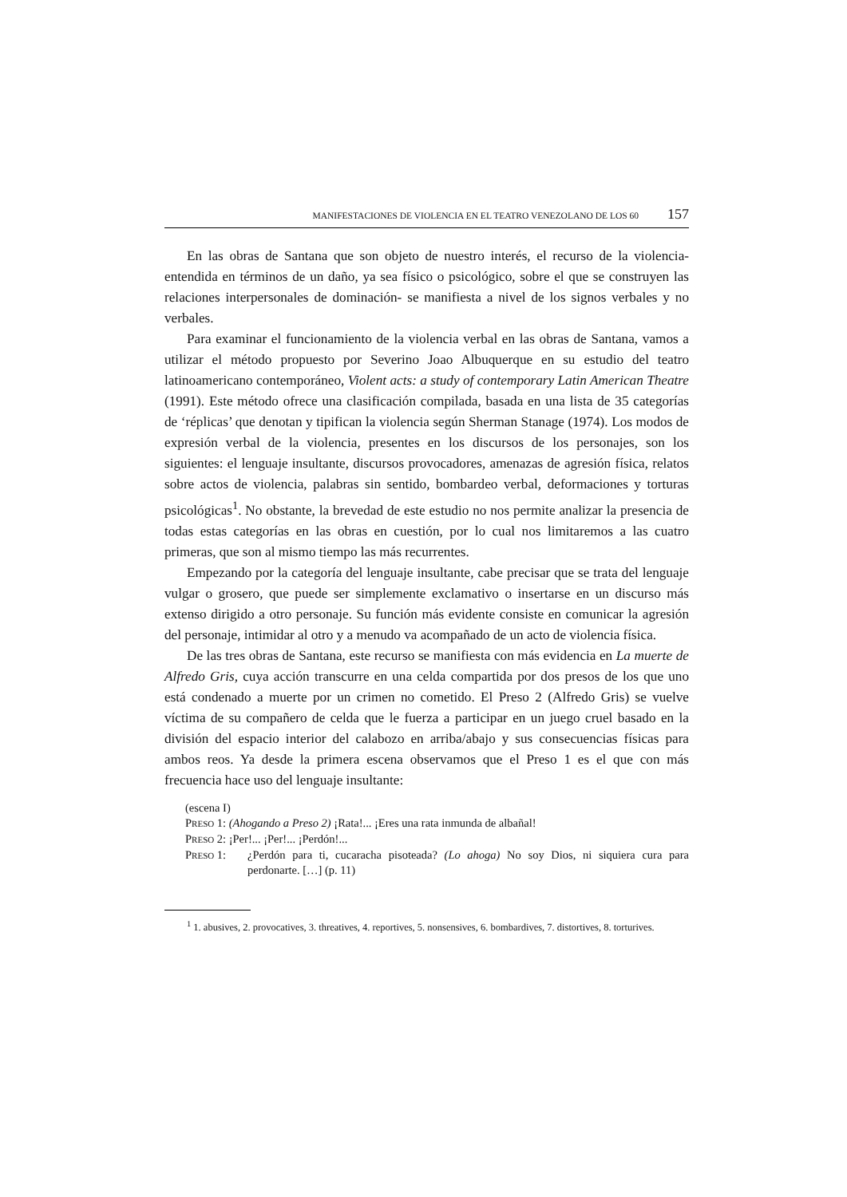MANIFESTACIONES DE VIOLENCIA EN EL TEATRO VENEZOLANO DE LOS 60 157
En las obras de Santana que son objeto de nuestro interés, el recurso de la violencia- entendida en términos de un daño, ya sea físico o psicológico, sobre el que se construyen las relaciones interpersonales de dominación- se manifiesta a nivel de los signos verbales y no verbales.
Para examinar el funcionamiento de la violencia verbal en las obras de Santana, vamos a utilizar el método propuesto por Severino Joao Albuquerque en su estudio del teatro latinoamericano contemporáneo, Violent acts: a study of contemporary Latin American Theatre (1991). Este método ofrece una clasificación compilada, basada en una lista de 35 categorías de ‘réplicas’ que denotan y tipifican la violencia según Sherman Stanage (1974). Los modos de expresión verbal de la violencia, presentes en los discursos de los personajes, son los siguientes: el lenguaje insultante, discursos provocadores, amenazas de agresión física, relatos sobre actos de violencia, palabras sin sentido, bombardeo verbal, deformaciones y torturas psicológicas<sup>1</sup>. No obstante, la brevedad de este estudio no nos permite analizar la presencia de todas estas categorías en las obras en cuestión, por lo cual nos limitaremos a las cuatro primeras, que son al mismo tiempo las más recurrentes.
Empezando por la categoría del lenguaje insultante, cabe precisar que se trata del lenguaje vulgar o grosero, que puede ser simplemente exclamativo o insertarse en un discurso más extenso dirigido a otro personaje. Su función más evidente consiste en comunicar la agresión del personaje, intimidar al otro y a menudo va acompañado de un acto de violencia física.
De las tres obras de Santana, este recurso se manifiesta con más evidencia en La muerte de Alfredo Gris, cuya acción transcurre en una celda compartida por dos presos de los que uno está condenado a muerte por un crimen no cometido. El Preso 2 (Alfredo Gris) se vuelve víctima de su compañero de celda que le fuerza a participar en un juego cruel basado en la división del espacio interior del calabozo en arriba/abajo y sus consecuencias físicas para ambos reos. Ya desde la primera escena observamos que el Preso 1 es el que con más frecuencia hace uso del lenguaje insultante:
(escena I)
PRESO 1: (Ahogando a Preso 2) ¡Rata!... ¡Eres una rata inmunda de albañal!
PRESO 2: ¡Per!... ¡Per!... ¡Perdón!...
PRESO 1: ¿Perdón para ti, cucaracha pisoteada? (Lo ahoga) No soy Dios, ni siquiera cura para perdonarte. […] (p. 11)
<sup>1</sup> 1. abusives, 2. provocatives, 3. threatives, 4. reportives, 5. nonsensives, 6. bombardives, 7. distortives, 8. torturives.